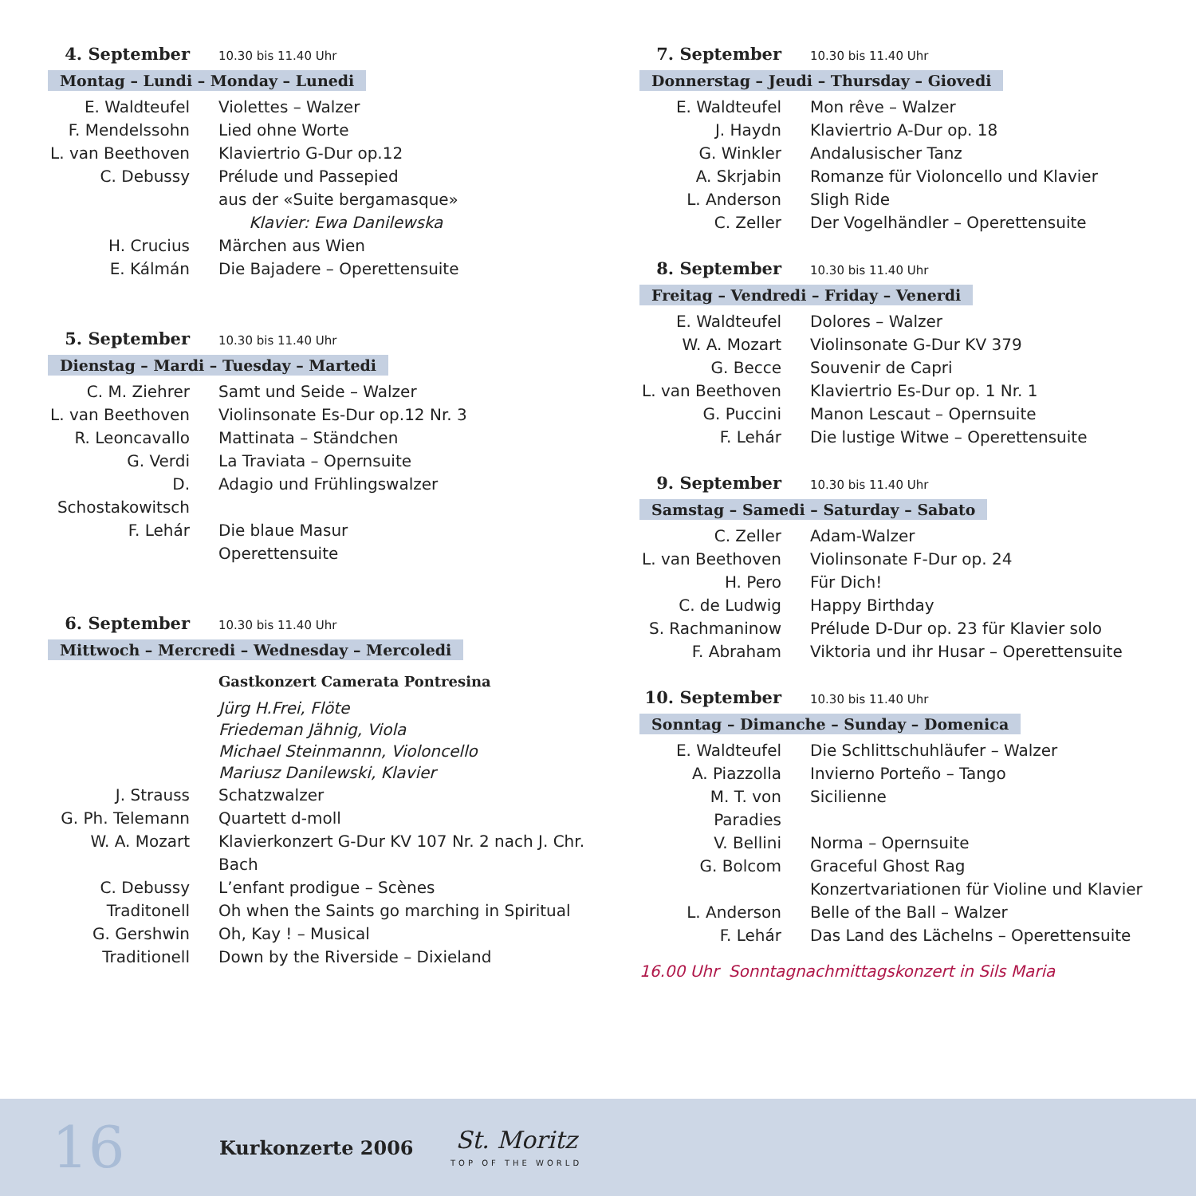4. September 10.30 bis 11.40 Uhr
Montag – Lundi – Monday – Lunedi
E. Waldteufel Violettes – Walzer
F. Mendelssohn Lied ohne Worte
L. van Beethoven
Klaviertrio G-Dur op.12
C. Debussy Prélude und Passepied
aus der «Suite bergamasque»
Klavier: Ewa Danilewska
H. Crucius Märchen aus Wien
E. Kálmán Die Bajadere – Operettensuite
5. September 10.30 bis 11.40 Uhr
Dienstag – Mardi – Tuesday – Martedi
C. M. Ziehrer Samt und Seide – Walzer
L. van Beethoven
Violinsonate Es-Dur op.12 Nr. 3
R. Leoncavallo Mattinata – Ständchen
G. Verdi La Traviata – Opernsuite
D. Schostakowitsch
Adagio und Frühlingswalzer
F. Lehár Die blaue Masur
Operettensuite
6. September 10.30 bis 11.40 Uhr
Mittwoch – Mercredi – Wednesday – Mercoledi
Gastkonzert Camerata Pontresina
Jürg H.Frei, Flöte
Friedeman Jähnig, Viola
Michael Steinmannn, Violoncello
Mariusz Danilewski, Klavier
J. Strauss Schatzwalzer
G. Ph. Telemann
Quartett d-moll
W. A. Mozart Klavierkonzert G-Dur KV 107 Nr. 2 nach J. Chr. Bach
C. Debussy L’enfant prodigue – Scènes
Traditonell Oh when the Saints go marching in Spiritual
G. Gershwin Oh, Kay ! – Musical
Traditionell Down by the Riverside – Dixieland
7. September 10.30 bis 11.40 Uhr
Donnerstag – Jeudi – Thursday – Giovedi
E. Waldteufel Mon rêve – Walzer
J. Haydn Klaviertrio A-Dur op. 18
G. Winkler Andalusischer Tanz
A. Skrjabin Romanze für Violoncello und Klavier
L. Anderson Sligh Ride
C. Zeller Der Vogelhändler – Operettensuite
8. September 10.30 bis 11.40 Uhr
Freitag – Vendredi – Friday – Venerdi
E. Waldteufel Dolores – Walzer
W. A. Mozart Violinsonate G-Dur KV 379
G. Becce Souvenir de Capri
L. van Beethoven
Klaviertrio Es-Dur op. 1 Nr. 1
G. Puccini Manon Lescaut – Opernsuite
F. Lehár Die lustige Witwe – Operettensuite
9. September 10.30 bis 11.40 Uhr
Samstag – Samedi – Saturday – Sabato
C. Zeller Adam-Walzer
L. van Beethoven
Violinsonate F-Dur op. 24
H. Pero Für Dich!
C. de Ludwig Happy Birthday
S. Rachmaninow Prélude D-Dur op. 23 für Klavier solo
F. Abraham Viktoria und ihr Husar – Operettensuite
10. September 10.30 bis 11.40 Uhr
Sonntag – Dimanche – Sunday – Domenica
E. Waldteufel Die Schlittschuhläufer – Walzer
A. Piazzolla Invierno Porteño – Tango
M. T. von Paradies
Sicilienne
V. Bellini Norma – Opernsuite
G. Bolcom Graceful Ghost Rag
Konzertvariationen für Violine und Klavier
L. Anderson Belle of the Ball – Walzer
F. Lehár Das Land des Lächelns – Operettensuite
16.00 Uhr Sonntagnachmittagskonzert in Sils Maria
16 Kurkonzerte 2006 St. Moritz
TOP OF THE WORLD